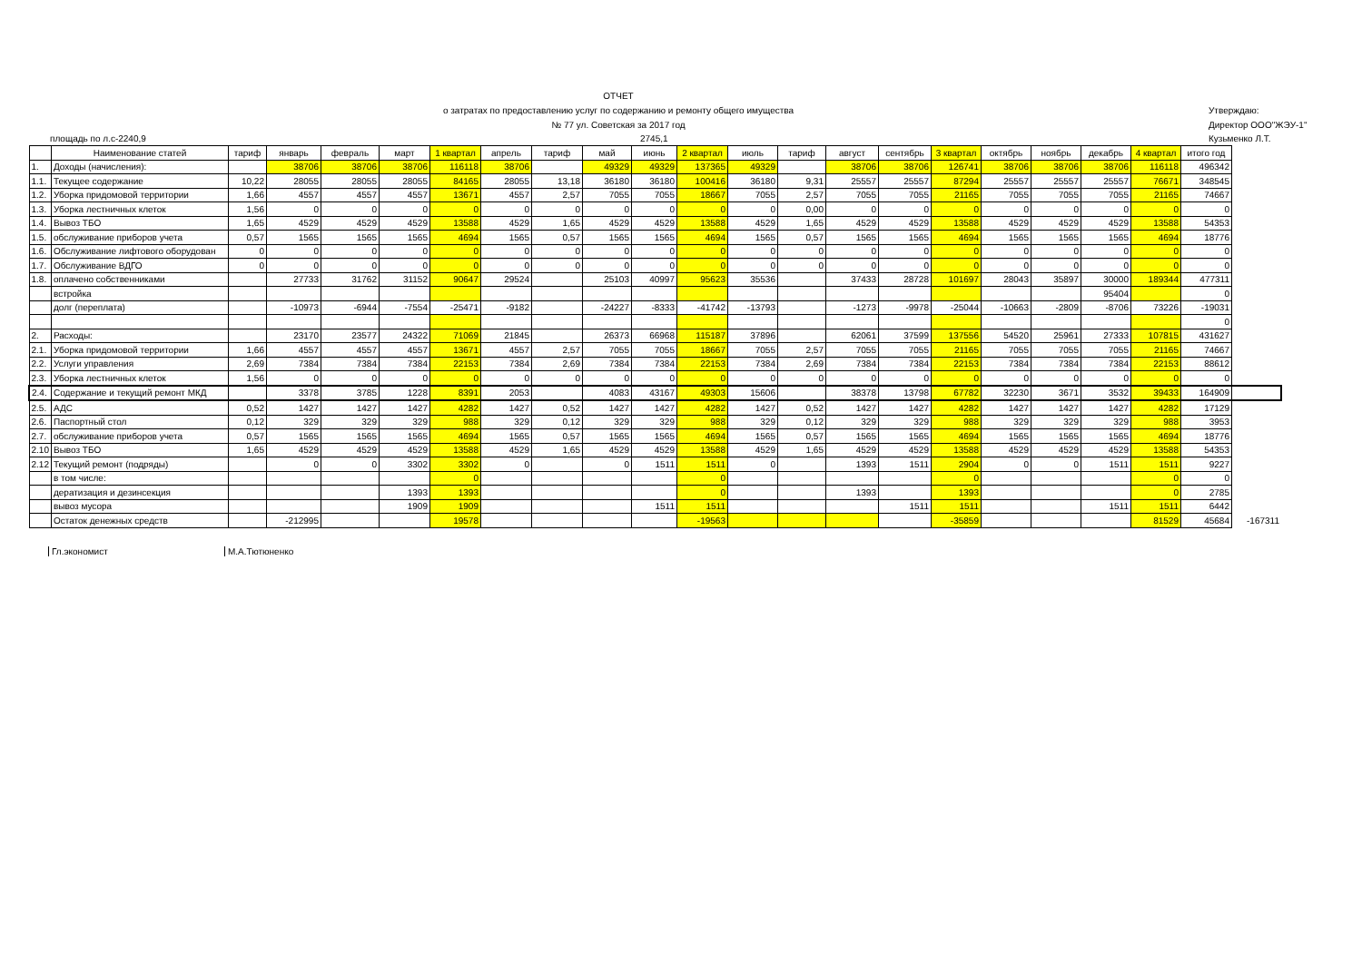ОТЧЕТ
о затратах по предоставлению услуг по содержанию и ремонту общего имущества
№ 77 ул. Советская за 2017 год
Утверждаю:
Директор ООО"ЖЭУ-1"
площадь по л.с-2240,9 2745,1 Кузьменко Л.Т.
| | Наименование статей | тариф | январь | февраль | март | 1 квартал | апрель | тариф | май | июнь | 2 квартал | июль | тариф | август | сентябрь | 3 квартал | октябрь | ноябрь | декабрь | 4 квартал | итого год | |
| --- | --- | --- | --- | --- | --- | --- | --- | --- | --- | --- | --- | --- | --- | --- | --- | --- | --- | --- | --- | --- | --- | --- |
| 1. | Доходы (начисления): | | 38706 | 38706 | 38706 | 116118 | 38706 | | 49329 | 49329 | 137365 | 49329 | | 38706 | 38706 | 126741 | 38706 | 38706 | 38706 | 116118 | 496342 | |
| 1.1. | Текущее содержание | 10,22 | 28055 | 28055 | 28055 | 84165 | 28055 | 13,18 | 36180 | 36180 | 100416 | 36180 | 9,31 | 25557 | 25557 | 87294 | 25557 | 25557 | 25557 | 76671 | 348545 | |
| 1.2. | Уборка придомовой территории | 1,66 | 4557 | 4557 | 4557 | 13671 | 4557 | 2,57 | 7055 | 7055 | 18667 | 7055 | 2,57 | 7055 | 7055 | 21165 | 7055 | 7055 | 7055 | 21165 | 74667 | |
| 1.3. | Уборка лестничных клеток | 1,56 | 0 | 0 | 0 | 0 | 0 | 0 | 0 | 0 | 0 | 0 | 0,00 | 0 | 0 | 0 | 0 | 0 | 0 | 0 | 0 | |
| 1.4. | Вывоз ТБО | 1,65 | 4529 | 4529 | 4529 | 13588 | 4529 | 1,65 | 4529 | 4529 | 13588 | 4529 | 1,65 | 4529 | 4529 | 13588 | 4529 | 4529 | 4529 | 13588 | 54353 | |
| 1.5. | обслуживание приборов учета | 0,57 | 1565 | 1565 | 1565 | 4694 | 1565 | 0,57 | 1565 | 1565 | 4694 | 1565 | 0,57 | 1565 | 1565 | 4694 | 1565 | 1565 | 1565 | 4694 | 18776 | |
| 1.6. | Обслуживание лифтового оборудован | 0 | 0 | 0 | 0 | 0 | 0 | 0 | 0 | 0 | 0 | 0 | 0 | 0 | 0 | 0 | 0 | 0 | 0 | 0 | 0 | |
| 1.7. | Обслуживание ВДГО | 0 | 0 | 0 | 0 | 0 | 0 | 0 | 0 | 0 | 0 | 0 | 0 | 0 | 0 | 0 | 0 | 0 | 0 | 0 | 0 | |
| 1.8. | оплачено собственниками | | 27733 | 31762 | 31152 | 90647 | 29524 | | 25103 | 40997 | 95623 | 35536 | | 37433 | 28728 | 101697 | 28043 | 35897 | 30000 | 189344 | 477311 | |
| | встройка | | | | | | | | | | | | | | | | | | 95404 | | 0 | |
| | долг (переплата) | | -10973 | -6944 | -7554 | -25471 | -9182 | | -24227 | -8333 | -41742 | -13793 | | -1273 | -9978 | -25044 | -10663 | -2809 | -8706 | 73226 | -19031 | |
| | | | | | | | | | | | | | | | | | | | | | 0 | |
| 2. | Расходы: | | 23170 | 23577 | 24322 | 71069 | 21845 | | 26373 | 66968 | 115187 | 37896 | | 62061 | 37599 | 137556 | 54520 | 25961 | 27333 | 107815 | 431627 | |
| 2.1. | Уборка придомовой территории | 1,66 | 4557 | 4557 | 4557 | 13671 | 4557 | 2,57 | 7055 | 7055 | 18667 | 7055 | 2,57 | 7055 | 7055 | 21165 | 7055 | 7055 | 7055 | 21165 | 74667 | |
| 2.2. | Услуги управления | 2,69 | 7384 | 7384 | 7384 | 22153 | 7384 | 2,69 | 7384 | 7384 | 22153 | 7384 | 2,69 | 7384 | 7384 | 22153 | 7384 | 7384 | 7384 | 22153 | 88612 | |
| 2.3. | Уборка лестничных клеток | 1,56 | 0 | 0 | 0 | 0 | 0 | 0 | 0 | 0 | 0 | 0 | 0 | 0 | 0 | 0 | 0 | 0 | 0 | 0 | 0 | |
| 2.4. | Содержание и текущий ремонт МКД | | 3378 | 3785 | 1228 | 8391 | 2053 | | 4083 | 43167 | 49303 | 15606 | | 38378 | 13798 | 67782 | 32230 | 3671 | 3532 | 39433 | 164909 | |
| 2.5. | АДС | 0,52 | 1427 | 1427 | 1427 | 4282 | 1427 | 0,52 | 1427 | 1427 | 4282 | 1427 | 0,52 | 1427 | 1427 | 4282 | 1427 | 1427 | 1427 | 4282 | 17129 | |
| 2.6. | Паспортный стол | 0,12 | 329 | 329 | 329 | 988 | 329 | 0,12 | 329 | 329 | 988 | 329 | 0,12 | 329 | 329 | 988 | 329 | 329 | 329 | 988 | 3953 | |
| 2.7. | обслуживание приборов учета | 0,57 | 1565 | 1565 | 1565 | 4694 | 1565 | 0,57 | 1565 | 1565 | 4694 | 1565 | 0,57 | 1565 | 1565 | 4694 | 1565 | 1565 | 1565 | 4694 | 18776 | |
| 2.10 | Вывоз ТБО | 1,65 | 4529 | 4529 | 4529 | 13588 | 4529 | 1,65 | 4529 | 4529 | 13588 | 4529 | 1,65 | 4529 | 4529 | 13588 | 4529 | 4529 | 4529 | 13588 | 54353 | |
| 2.12 | Текущий ремонт (подряды) | | 0 | 0 | 3302 | 3302 | 0 | | 0 | 1511 | 1511 | 0 | | 1393 | 1511 | 2904 | 0 | 0 | 1511 | 1511 | 9227 | |
| | в том числе: | | | | | 0 | | | | | 0 | | | | | 0 | | | | 0 | 0 | |
| | дератизация и дезинсекция | | | | 1393 | 1393 | | | | | 0 | | | 1393 | | 1393 | | | | 0 | 2785 | |
| | вывоз мусора | | | | 1909 | 1909 | | | | 1511 | 1511 | | | | 1511 | 1511 | | | 1511 | 1511 | 6442 | |
| | Остаток денежных средств | | -212995 | | | 19578 | | | | | -19563 | | | | | -35859 | | | | 81529 | 45684 | -167311 |
Гл.экономист М.А.Тютюненко